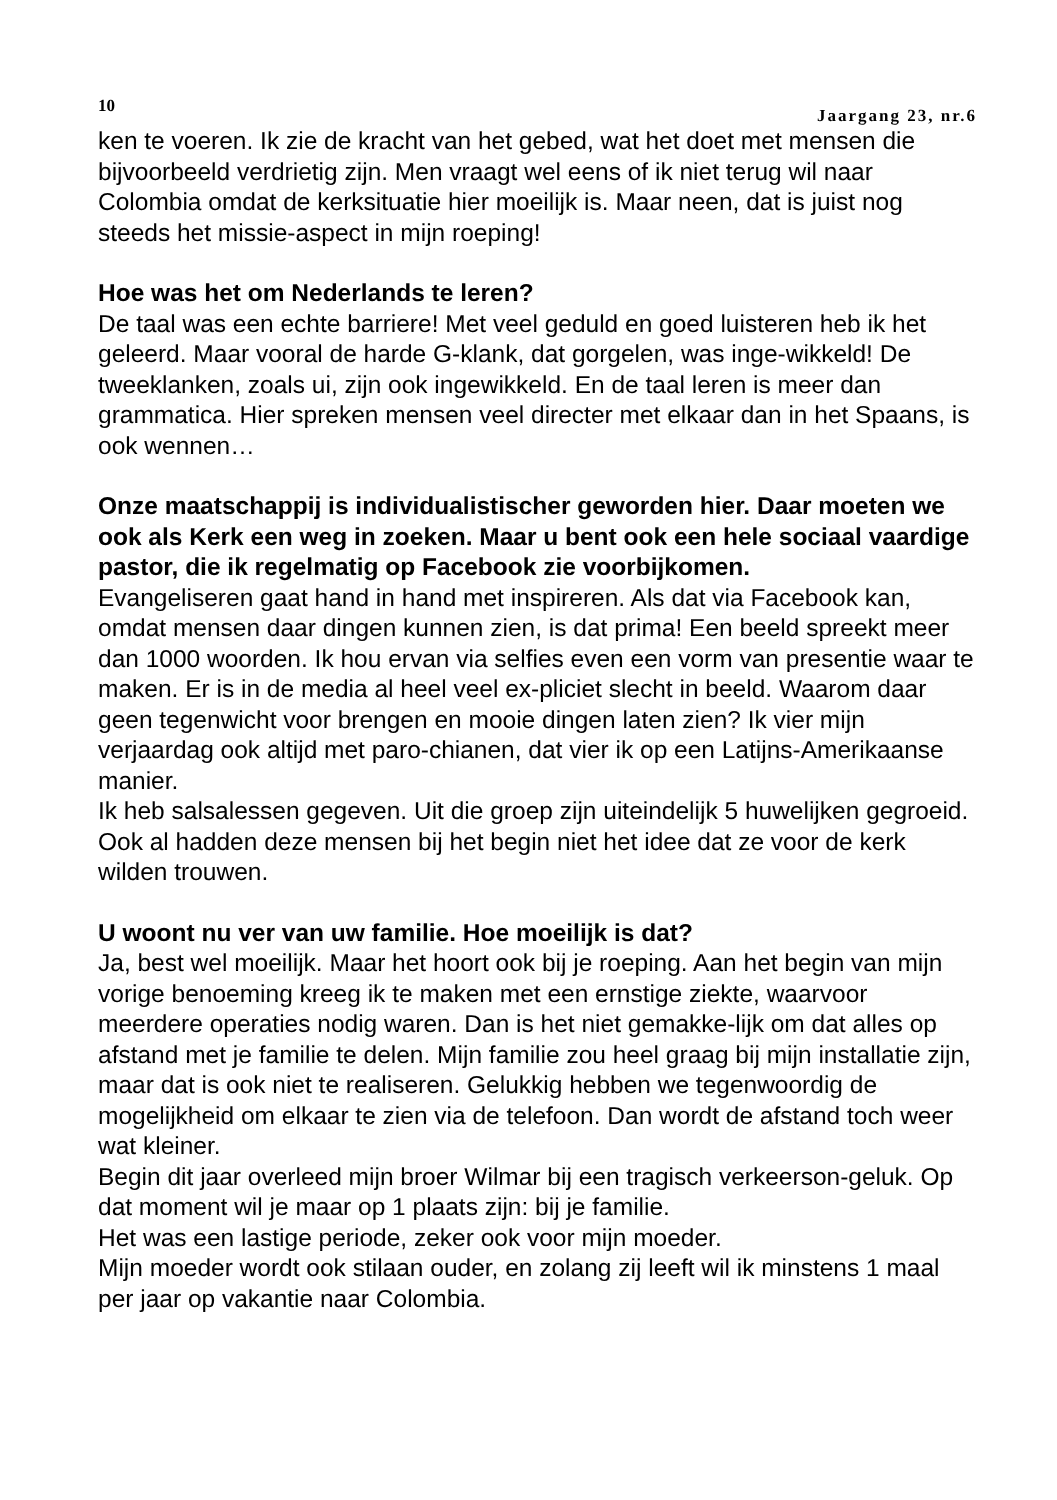10 Jaargang 23, nr.6
ken te voeren. Ik zie de kracht van het gebed, wat het doet met mensen die bijvoorbeeld verdrietig zijn. Men vraagt wel eens of ik niet terug wil naar Colombia omdat de kerksituatie hier moeilijk is. Maar neen, dat is juist nog steeds het missie-aspect in mijn roeping!
Hoe was het om Nederlands te leren?
De taal was een echte barriere! Met veel geduld en goed luisteren heb ik het geleerd. Maar vooral de harde G-klank, dat gorgelen, was inge-wikkeld! De tweeklanken, zoals ui, zijn ook ingewikkeld. En de taal leren is meer dan grammatica. Hier spreken mensen veel directer met elkaar dan in het Spaans, is ook wennen…
Onze maatschappij is individualistischer geworden hier. Daar moeten we ook als Kerk een weg in zoeken. Maar u bent ook een hele sociaal vaardige pastor, die ik regelmatig op Facebook zie voorbijkomen.
Evangeliseren gaat hand in hand met inspireren. Als dat via Facebook kan, omdat mensen daar dingen kunnen zien, is dat prima! Een beeld spreekt meer dan 1000 woorden. Ik hou ervan via selfies even een vorm van presentie waar te maken. Er is in de media al heel veel ex-pliciet slecht in beeld. Waarom daar geen tegenwicht voor brengen en mooie dingen laten zien? Ik vier mijn verjaardag ook altijd met paro-chianen, dat vier ik op een Latijns-Amerikaanse manier.
Ik heb salsalessen gegeven. Uit die groep zijn uiteindelijk 5 huwelijken gegroeid. Ook al hadden deze mensen bij het begin niet het idee dat ze voor de kerk wilden trouwen.
U woont nu ver van uw familie. Hoe moeilijk is dat?
Ja, best wel moeilijk. Maar het hoort ook bij je roeping. Aan het begin van mijn vorige benoeming kreeg ik te maken met een ernstige ziekte, waarvoor meerdere operaties nodig waren. Dan is het niet gemakke-lijk om dat alles op afstand met je familie te delen. Mijn familie zou heel graag bij mijn installatie zijn, maar dat is ook niet te realiseren. Gelukkig hebben we tegenwoordig de mogelijkheid om elkaar te zien via de telefoon. Dan wordt de afstand toch weer wat kleiner.
Begin dit jaar overleed mijn broer Wilmar bij een tragisch verkeerson-geluk. Op dat moment wil je maar op 1 plaats zijn: bij je familie.
Het was een lastige periode, zeker ook voor mijn moeder.
Mijn moeder wordt ook stilaan ouder, en zolang zij leeft wil ik minstens 1 maal per jaar op vakantie naar Colombia.